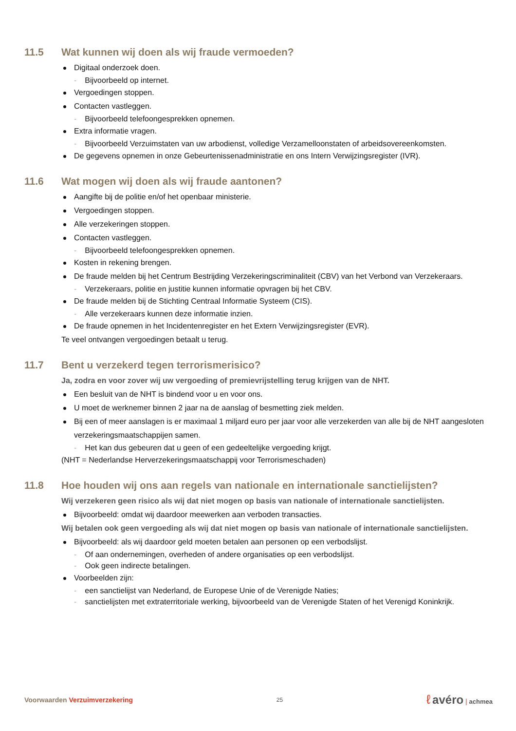11.5 Wat kunnen wij doen als wij fraude vermoeden?
Digitaal onderzoek doen.
- Bijvoorbeeld op internet.
Vergoedingen stoppen.
Contacten vastleggen.
- Bijvoorbeeld telefoongesprekken opnemen.
Extra informatie vragen.
- Bijvoorbeeld Verzuimstaten van uw arbodienst, volledige Verzamelloonstaten of arbeidsovereenkomsten.
De gegevens opnemen in onze Gebeurtenissenadministratie en ons Intern Verwijzingsregister (IVR).
11.6 Wat mogen wij doen als wij fraude aantonen?
Aangifte bij de politie en/of het openbaar ministerie.
Vergoedingen stoppen.
Alle verzekeringen stoppen.
Contacten vastleggen.
- Bijvoorbeeld telefoongesprekken opnemen.
Kosten in rekening brengen.
De fraude melden bij het Centrum Bestrijding Verzekeringscriminaliteit (CBV) van het Verbond van Verzekeraars.
- Verzekeraars, politie en justitie kunnen informatie opvragen bij het CBV.
De fraude melden bij de Stichting Centraal Informatie Systeem (CIS).
- Alle verzekeraars kunnen deze informatie inzien.
De fraude opnemen in het Incidentenregister en het Extern Verwijzingsregister (EVR).
Te veel ontvangen vergoedingen betaalt u terug.
11.7 Bent u verzekerd tegen terrorismerisico?
Ja, zodra en voor zover wij uw vergoeding of premievrijstelling terug krijgen van de NHT.
Een besluit van de NHT is bindend voor u en voor ons.
U moet de werknemer binnen 2 jaar na de aanslag of besmetting ziek melden.
Bij een of meer aanslagen is er maximaal 1 miljard euro per jaar voor alle verzekerden van alle bij de NHT aangesloten verzekeringsmaatschappijen samen.
- Het kan dus gebeuren dat u geen of een gedeeltelijke vergoeding krijgt.
(NHT = Nederlandse Herverzekeringsmaatschappij voor Terrorismeschaden)
11.8 Hoe houden wij ons aan regels van nationale en internationale sanctielijsten?
Wij verzekeren geen risico als wij dat niet mogen op basis van nationale of internationale sanctielijsten.
Bijvoorbeeld: omdat wij daardoor meewerken aan verboden transacties.
Wij betalen ook geen vergoeding als wij dat niet mogen op basis van nationale of internationale sanctielijsten.
Bijvoorbeeld: als wij daardoor geld moeten betalen aan personen op een verbodslijst.
- Of aan ondernemingen, overheden of andere organisaties op een verbodslijst.
- Ook geen indirecte betalingen.
Voorbeelden zijn:
- een sanctielijst van Nederland, de Europese Unie of de Verenigde Naties;
- sanctielijsten met extraterritoriale werking, bijvoorbeeld van de Verenigde Staten of het Verenigd Koninkrijk.
Voorwaarden Verzuimverzekering
25
ℓ avéro | achmea